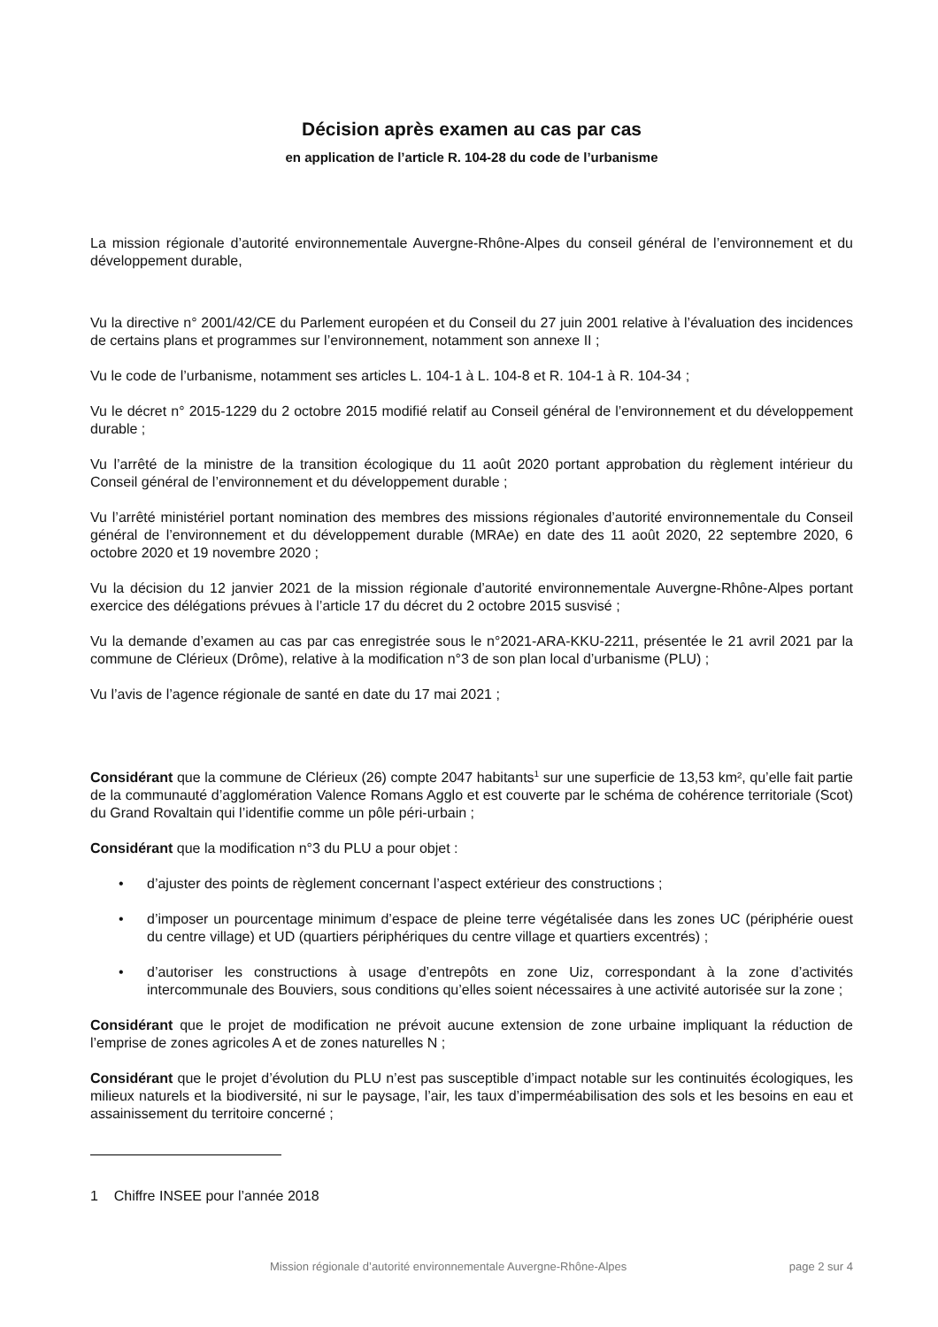Décision après examen au cas par cas
en application de l’article R. 104-28 du code de l’urbanisme
La mission régionale d’autorité environnementale Auvergne-Rhône-Alpes du conseil général de l’environnement et du développement durable,
Vu la directive n° 2001/42/CE du Parlement européen et du Conseil du 27 juin 2001 relative à l’évaluation des incidences de certains plans et programmes sur l’environnement, notamment son annexe II ;
Vu le code de l’urbanisme, notamment ses articles L. 104-1 à L. 104-8 et R. 104-1 à R. 104-34 ;
Vu le décret n° 2015-1229 du 2 octobre 2015 modifié relatif au Conseil général de l’environnement et du développement durable ;
Vu l’arrêté de la ministre de la transition écologique du 11 août 2020 portant approbation du règlement intérieur du Conseil général de l’environnement et du développement durable ;
Vu l’arrêté ministériel portant nomination des membres des missions régionales d’autorité environnementale du Conseil général de l’environnement et du développement durable (MRAe) en date des 11 août 2020, 22 septembre 2020, 6 octobre 2020 et 19 novembre 2020 ;
Vu la décision du 12 janvier 2021 de la mission régionale d’autorité environnementale Auvergne-Rhône-Alpes portant exercice des délégations prévues à l’article 17 du décret du 2 octobre 2015 susvisé ;
Vu la demande d’examen au cas par cas enregistrée sous le n°2021-ARA-KKU-2211, présentée le 21 avril 2021 par la commune de Clérieux (Drôme), relative à la modification n°3 de son plan local d’urbanisme (PLU) ;
Vu l’avis de l’agence régionale de santé en date du 17 mai 2021 ;
Considérant que la commune de Clérieux (26) compte 2047 habitants<sup>1</sup> sur une superficie de 13,53 km², qu’elle fait partie de la communauté d’agglomération Valence Romans Agglo et est couverte par le schéma de cohérence territoriale (Scot) du Grand Rovaltain qui l’identifie comme un pôle péri-urbain ;
Considérant que la modification n°3 du PLU a pour objet :
• d’ajuster des points de règlement concernant l’aspect extérieur des constructions ;
• d’imposer un pourcentage minimum d’espace de pleine terre végétalisée dans les zones UC (périphérie ouest du centre village) et UD (quartiers périphériques du centre village et quartiers excentrés) ;
• d’autoriser les constructions à usage d’entrepôts en zone Uiz, correspondant à la zone d’activités intercommunale des Bouviers, sous conditions qu’elles soient nécessaires à une activité autorisée sur la zone ;
Considérant que le projet de modification ne prévoit aucune extension de zone urbaine impliquant la réduction de l’emprise de zones agricoles A et de zones naturelles N ;
Considérant que le projet d’évolution du PLU n’est pas susceptible d’impact notable sur les continuités écologiques, les milieux naturels et la biodiversité, ni sur le paysage, l’air, les taux d’imperméabilisation des sols et les besoins en eau et assainissement du territoire concerné ;
1 Chiffre INSEE pour l’année 2018
Mission régionale d’autorité environnementale Auvergne-Rhône-Alpes page 2 sur 4